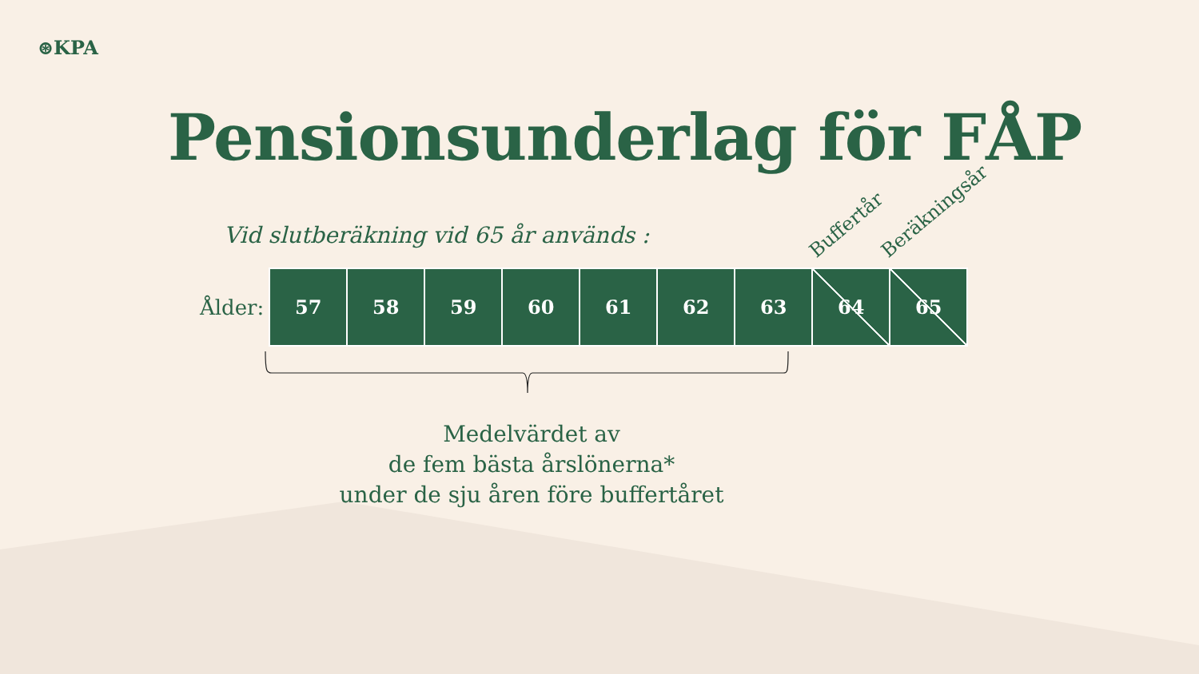⊛KPA
Pensionsunderlag för FÅP
Vid slutberäkning vid 65 år används :
Ålder:
| 57 | 58 | 59 | 60 | 61 | 62 | 63 | 64 | 65 |
Buffertår Beräkningsår
Medelvärdet av
de fem bästa årslönerna*
under de sju åren före buffertåret